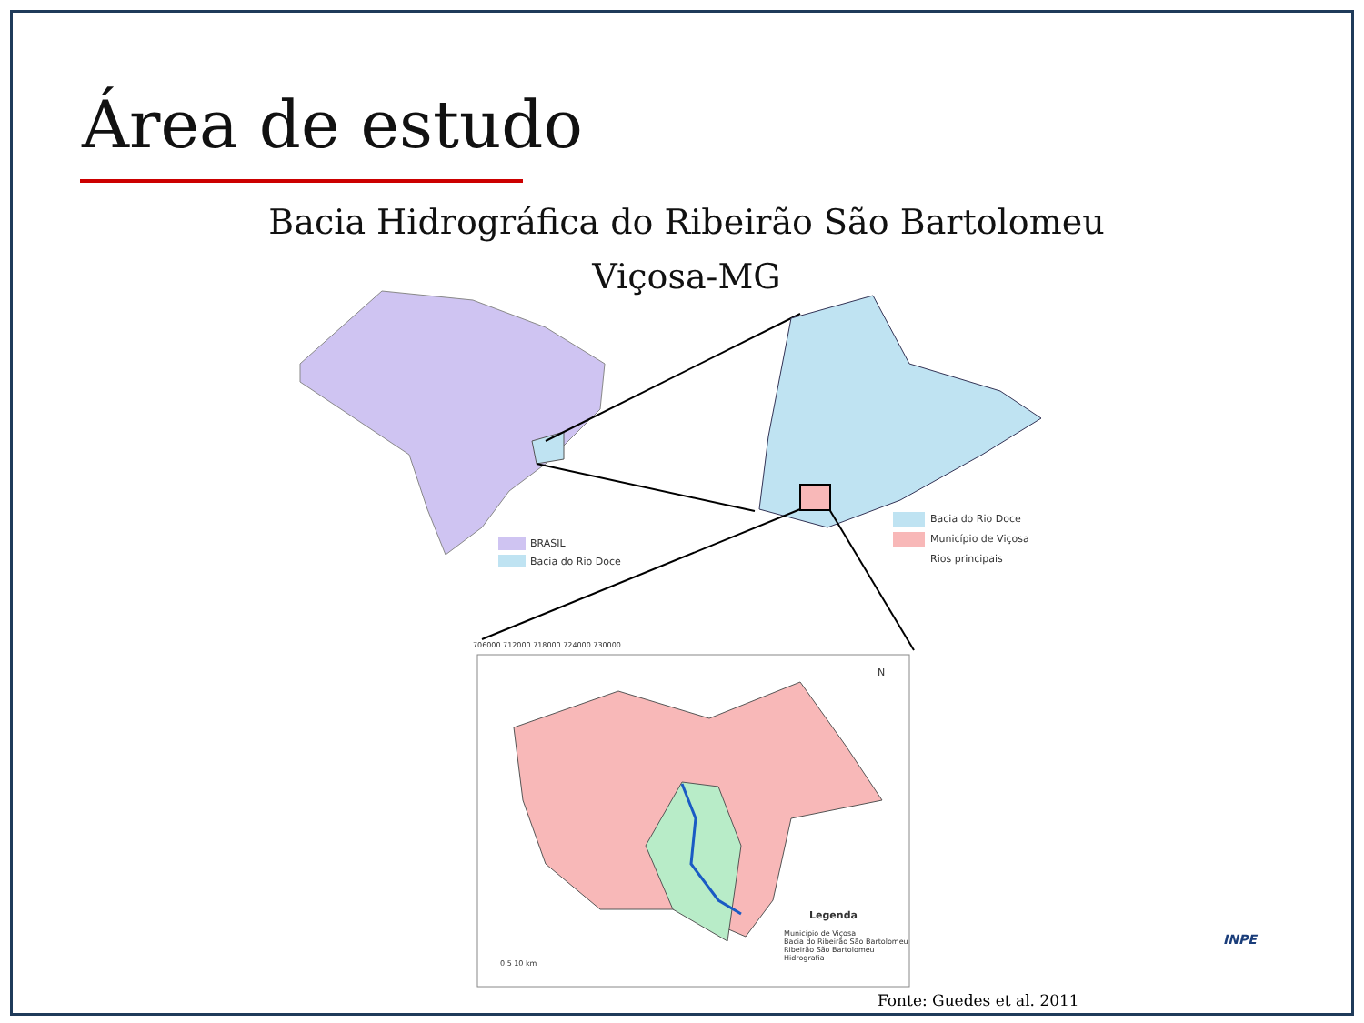Área de estudo
Bacia Hidrográfica do Ribeirão São Bartolomeu
Viçosa-MG
BRASIL
Bacia do Rio Doce
Bacia do Rio Doce
Município de Viçosa
Rios principais
706000 712000 718000 724000 730000
N
Legenda
Município de Viçosa
Bacia do Ribeirão São Bartolomeu
Ribeirão São Bartolomeu
Hidrografia
0 5 10 km
INPE
Fonte: Guedes et al. 2011